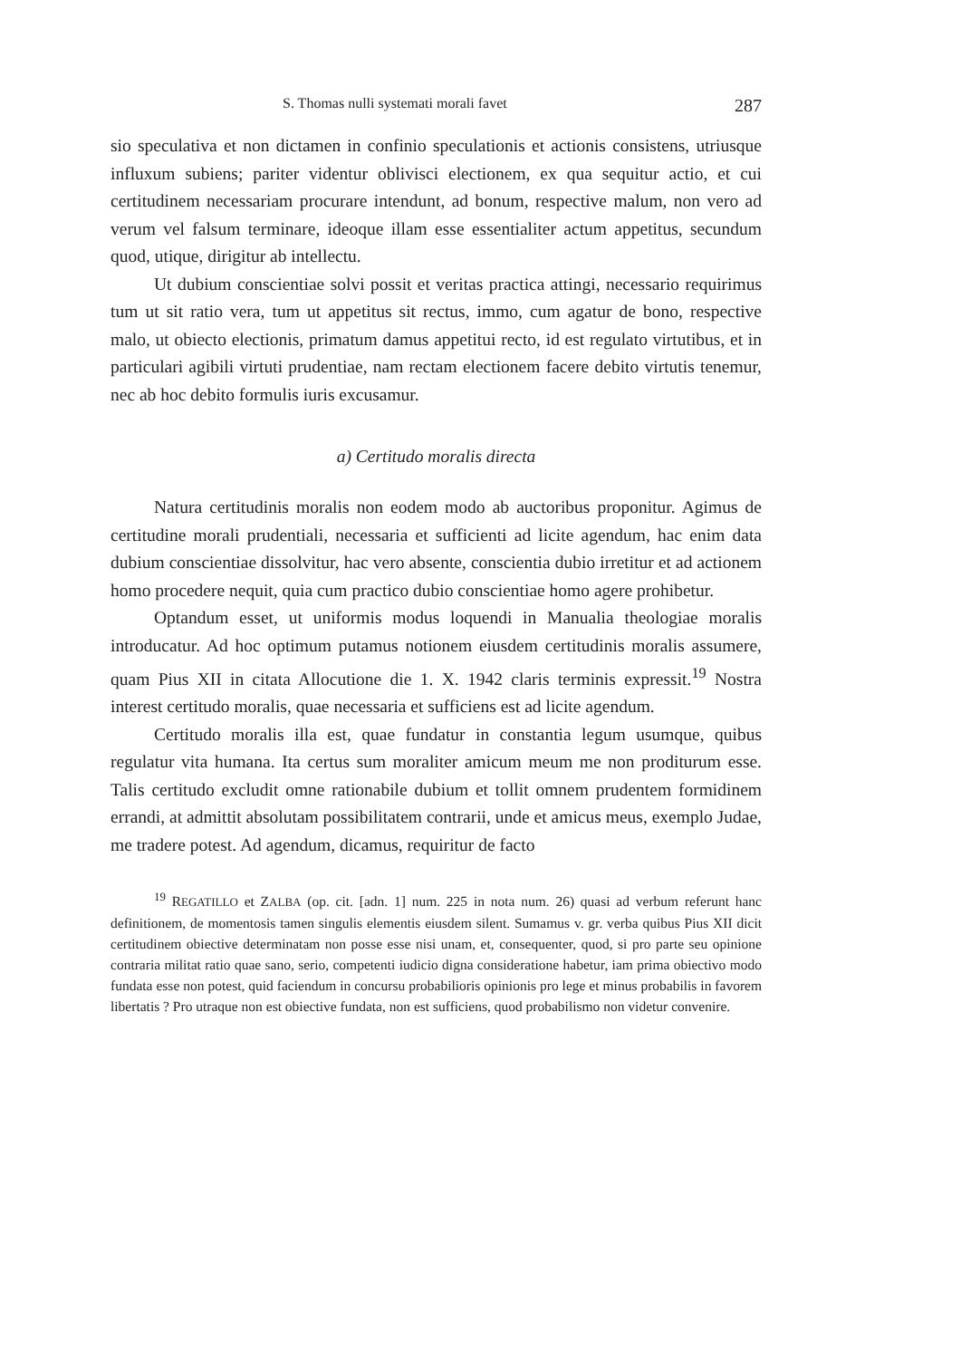S. Thomas nulli systemati morali favet 287
sio speculativa et non dictamen in confinio speculationis et actionis consistens, utriusque influxum subiens; pariter videntur oblivisci electionem, ex qua sequitur actio, et cui certitudinem necessariam procurare intendunt, ad bonum, respective malum, non vero ad verum vel falsum terminare, ideoque illam esse essentialiter actum appetitus, secundum quod, utique, dirigitur ab intellectu.
Ut dubium conscientiae solvi possit et veritas practica attingi, necessario requirimus tum ut sit ratio vera, tum ut appetitus sit rectus, immo, cum agatur de bono, respective malo, ut obiecto electionis, primatum damus appetitui recto, id est regulato virtutibus, et in particulari agibili virtuti prudentiae, nam rectam electionem facere debito virtutis tenemur, nec ab hoc debito formulis iuris excusamur.
a) Certitudo moralis directa
Natura certitudinis moralis non eodem modo ab auctoribus proponitur. Agimus de certitudine morali prudentiali, necessaria et sufficienti ad licite agendum, hac enim data dubium conscientiae dissolvitur, hac vero absente, conscientia dubio irretitur et ad actionem homo procedere nequit, quia cum practico dubio conscientiae homo agere prohibetur.
Optandum esset, ut uniformis modus loquendi in Manualia theologiae moralis introducatur. Ad hoc optimum putamus notionem eiusdem certitudinis moralis assumere, quam Pius XII in citata Allocutione die 1. X. 1942 claris terminis expressit.<sup>19</sup> Nostra interest certitudo moralis, quae necessaria et sufficiens est ad licite agendum.
Certitudo moralis illa est, quae fundatur in constantia legum usumque, quibus regulatur vita humana. Ita certus sum moraliter amicum meum me non proditurum esse. Talis certitudo excludit omne rationabile dubium et tollit omnem prudentem formidinem errandi, at admittit absolutam possibilitatem contrarii, unde et amicus meus, exemplo Judae, me tradere potest. Ad agendum, dicamus, requiritur de facto
<sup>19</sup> REGATILLO et ZALBA (op. cit. [adn. 1] num. 225 in nota num. 26) quasi ad verbum referunt hanc definitionem, de momentosis tamen singulis elementis eiusdem silent. Sumamus v. gr. verba quibus Pius XII dicit certitudinem obiective determinatam non posse esse nisi unam, et, consequenter, quod, si pro parte seu opinione contraria militat ratio quae sano, serio, competenti iudicio digna consideratione habetur, iam prima obiectivo modo fundata esse non potest, quid faciendum in concursu probabilioris opinionis pro lege et minus probabilis in favorem libertatis ? Pro utraque non est obiective fundata, non est sufficiens, quod probabilismo non videtur convenire.